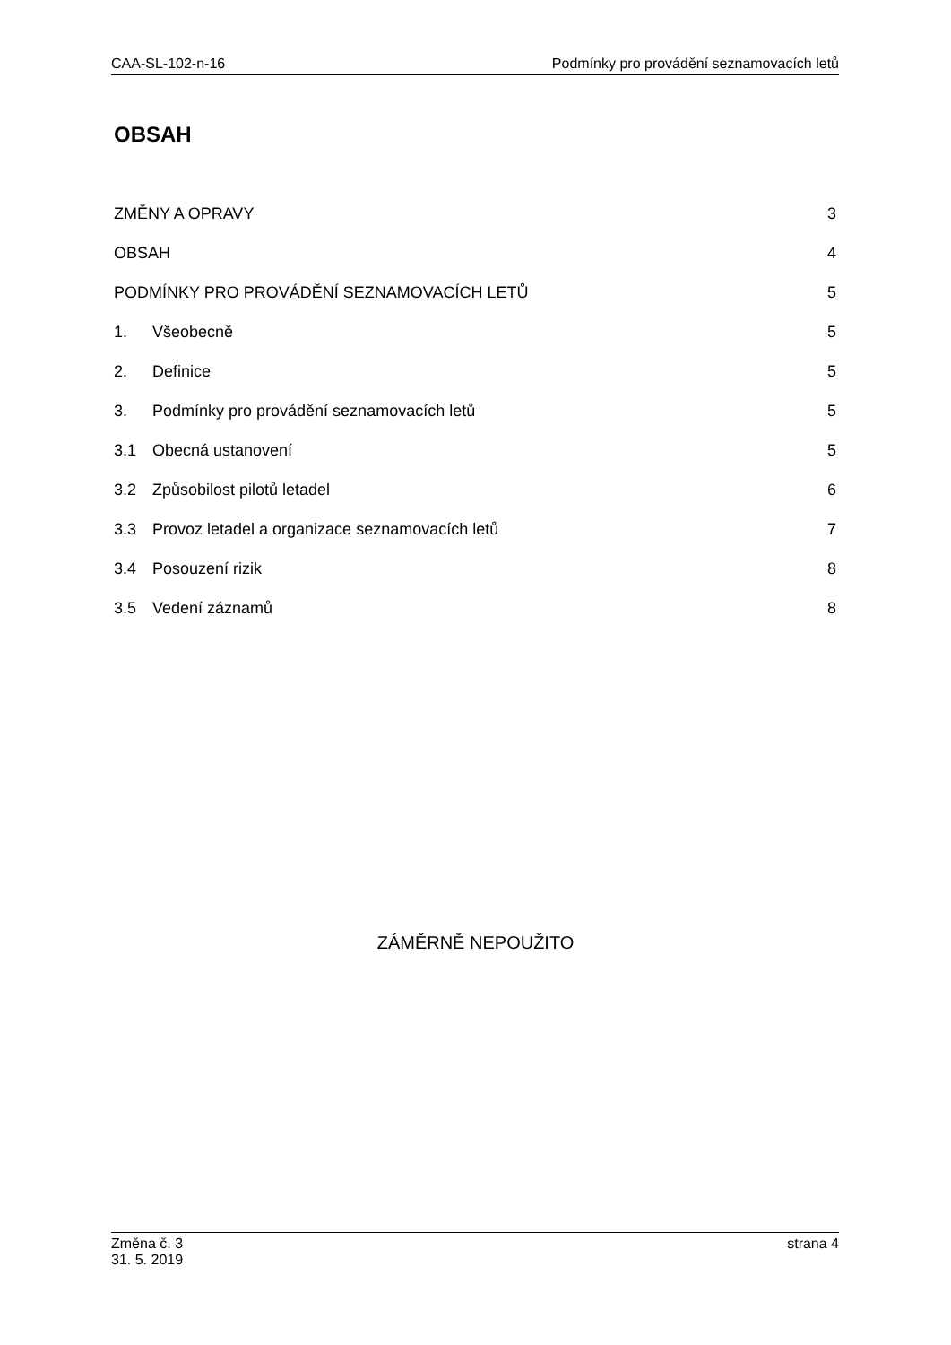CAA-SL-102-n-16 Podmínky pro provádění seznamovacích letů
OBSAH
ZMĚNY A OPRAVY 3
OBSAH 4
PODMÍNKY PRO PROVÁDĚNÍ SEZNAMOVACÍCH LETŮ 5
1. Všeobecně 5
2. Definice 5
3. Podmínky pro provádění seznamovacích letů 5
3.1 Obecná ustanovení 5
3.2 Způsobilost pilotů letadel 6
3.3 Provoz letadel a organizace seznamovacích letů 7
3.4 Posouzení rizik 8
3.5 Vedení záznamů 8
ZÁMĚRNĚ NEPOUŽITO
Změna č. 3
31. 5. 2019 strana 4